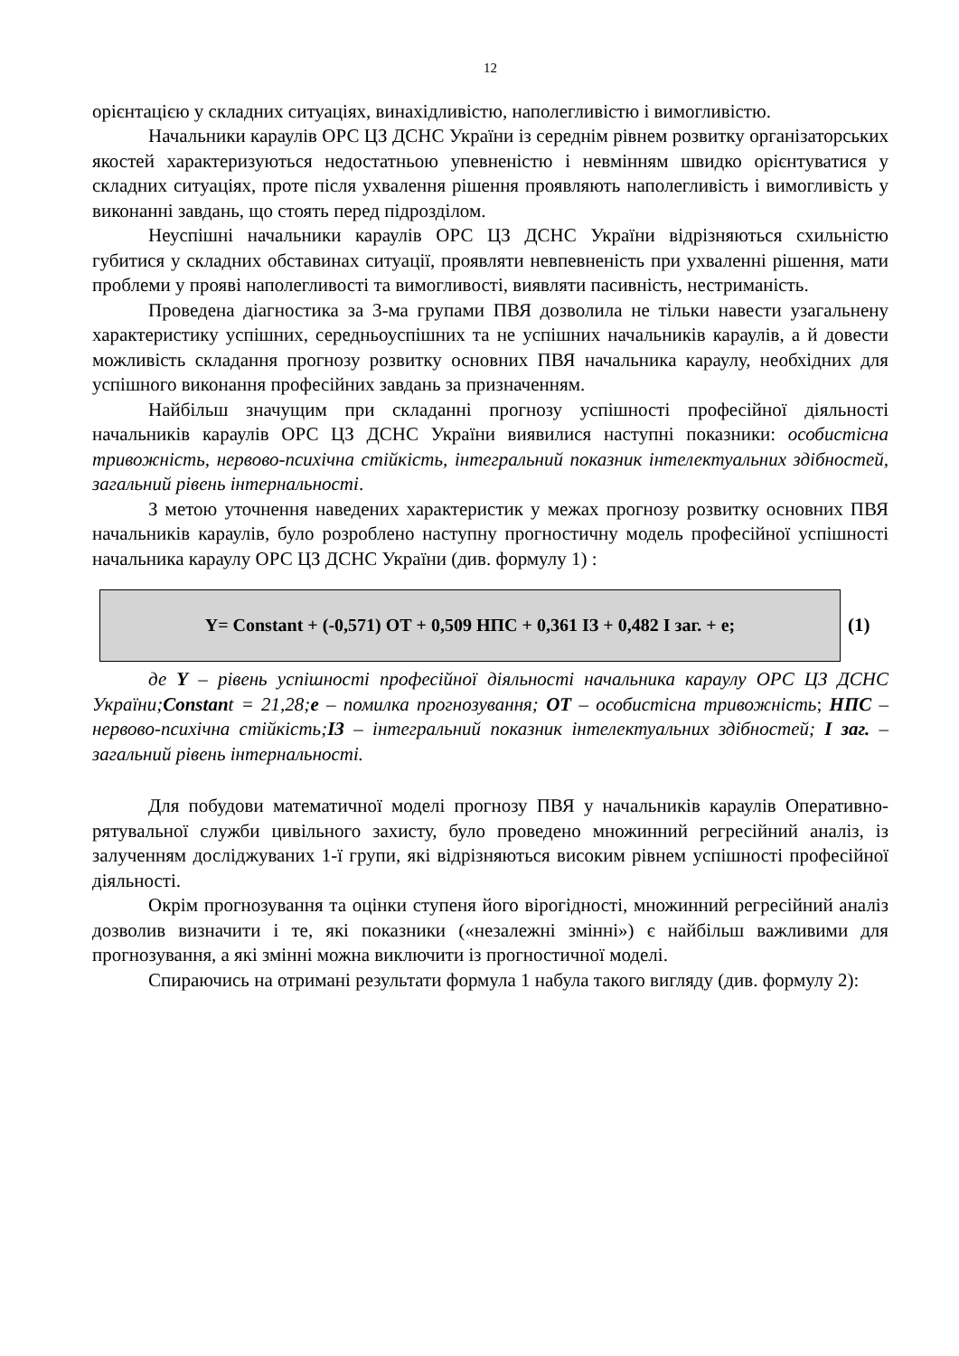12
орієнтацією у складних ситуаціях, винахідливістю, наполегливістю і вимогливістю.
Начальники караулів ОРС ЦЗ ДСНС України із середнім рівнем розвитку організаторських якостей характеризуються недостатньою упевненістю і невмінням швидко орієнтуватися у складних ситуаціях, проте після ухвалення рішення проявляють наполегливість і вимогливість у виконанні завдань, що стоять перед підрозділом.
Неуспішні начальники караулів ОРС ЦЗ ДСНС України відрізняються схильністю губитися у складних обставинах ситуації, проявляти невпевненість при ухваленні рішення, мати проблеми у прояві наполегливості та вимогливості, виявляти пасивність, нестриманість.
Проведена діагностика за 3-ма групами ПВЯ дозволила не тільки навести узагальнену характеристику успішних, середньоуспішних та не успішних начальників караулів, а й довести можливість складання прогнозу розвитку основних ПВЯ начальника караулу, необхідних для успішного виконання професійних завдань за призначенням.
Найбільш значущим при складанні прогнозу успішності професійної діяльності начальників караулів ОРС ЦЗ ДСНС України виявилися наступні показники: особистісна тривожність, нервово-психічна стійкість, інтегральний показник інтелектуальних здібностей, загальний рівень інтернальності.
З метою уточнення наведених характеристик у межах прогнозу розвитку основних ПВЯ начальників караулів, було розроблено наступну прогностичну модель професійної успішності начальника караулу ОРС ЦЗ ДСНС України (див. формулу 1) :
Y= Constant + (-0,571) ОТ + 0,509 НПС + 0,361 ІЗ + 0,482 І заг. + е;
(1)
де Y – рівень успішності професійної діяльності начальника караулу ОРС ЦЗ ДСНС України;Constant = 21,28;е – помилка прогнозування; ОТ – особистісна тривожність; НПС – нервово-психічна стійкість;ІЗ – інтегральний показник інтелектуальних здібностей; І заг. – загальний рівень інтернальності.
Для побудови математичної моделі прогнозу ПВЯ у начальників караулів Оперативно-рятувальної служби цивільного захисту, було проведено множинний регресійний аналіз, із залученням досліджуваних 1-ї групи, які відрізняються високим рівнем успішності професійної діяльності.
Окрім прогнозування та оцінки ступеня його вірогідності, множинний регресійний аналіз дозволив визначити і те, які показники («незалежні змінні») є найбільш важливими для прогнозування, а які змінні можна виключити із прогностичної моделі.
Спираючись на отримані результати формула 1 набула такого вигляду (див. формулу 2):